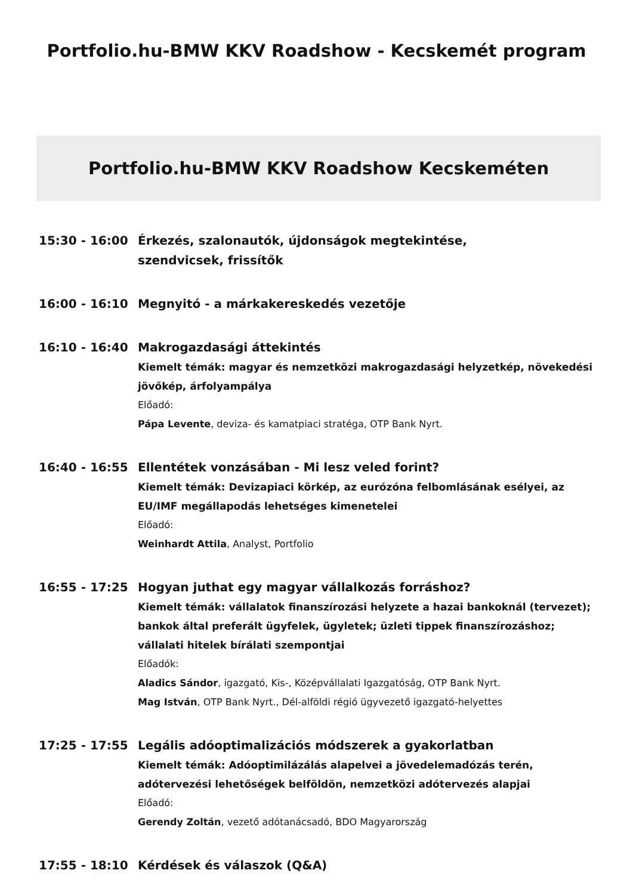Portfolio.hu-BMW KKV Roadshow - Kecskemét program
Portfolio.hu-BMW KKV Roadshow Kecskeméten
15:30 - 16:00
Érkezés, szalonautók, újdonságok megtekintése,
szendvicsek, frissítők
16:00 - 16:10
Megnyitó - a márkakereskedés vezetője
16:10 - 16:40
Makrogazdasági áttekintés
Kiemelt témák: magyar és nemzetközi makrogazdasági helyzetkép, növekedési jövőkép, árfolyampálya
Előadó:
Pápa Levente, deviza- és kamatpiaci stratéga, OTP Bank Nyrt.
16:40 - 16:55
Ellentétek vonzásában - Mi lesz veled forint?
Kiemelt témák: Devizapiaci körkép, az eurózóna felbomlásának esélyei, az EU/IMF megállapodás lehetséges kimenetelei
Előadó:
Weinhardt Attila, Analyst, Portfolio
16:55 - 17:25
Hogyan juthat egy magyar vállalkozás forráshoz?
Kiemelt témák: vállalatok finanszírozási helyzete a hazai bankoknál (tervezet); bankok által preferált ügyfelek, ügyletek; üzleti tippek finanszírozáshoz; vállalati hitelek bírálati szempontjai
Előadók:
Aladics Sándor, igazgató, Kis-, Középvállalati Igazgatóság, OTP Bank Nyrt.
Mag István, OTP Bank Nyrt., Dél-alföldi régió ügyvezető igazgató-helyettes
17:25 - 17:55
Legális adóoptimalizációs módszerek a gyakorlatban
Kiemelt témák: Adóoptimilázálás alapelvei a jövedelemadózás terén, adótervezési lehetőségek belföldön, nemzetközi adótervezés alapjai
Előadó:
Gerendy Zoltán, vezető adótanácsadó, BDO Magyarország
17:55 - 18:10
Kérdések és válaszok (Q&A)